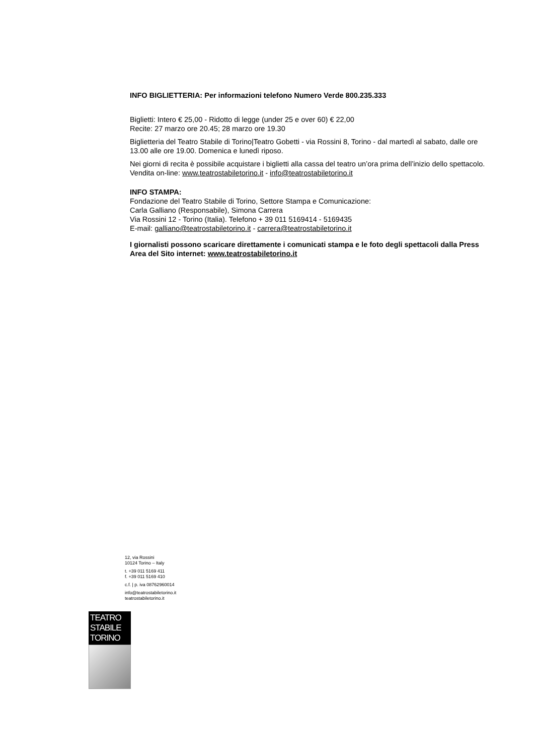INFO BIGLIETTERIA: Per informazioni telefono Numero Verde 800.235.333
Biglietti: Intero € 25,00 - Ridotto di legge (under 25 e over 60) € 22,00
Recite: 27 marzo ore 20.45; 28 marzo ore 19.30
Biglietteria del Teatro Stabile di Torino|Teatro Gobetti - via Rossini 8, Torino - dal martedì al sabato, dalle ore 13.00 alle ore 19.00. Domenica e lunedì riposo.
Nei giorni di recita è possibile acquistare i biglietti alla cassa del teatro un’ora prima dell’inizio dello spettacolo. Vendita on-line: www.teatrostabiletorino.it - info@teatrostabiletorino.it
INFO STAMPA:
Fondazione del Teatro Stabile di Torino, Settore Stampa e Comunicazione:
Carla Galliano (Responsabile), Simona Carrera
Via Rossini 12 - Torino (Italia). Telefono + 39 011 5169414 - 5169435
E-mail: galliano@teatrostabiletorino.it - carrera@teatrostabiletorino.it
I giornalisti possono scaricare direttamente i comunicati stampa e le foto degli spettacoli dalla Press Area del Sito internet: www.teatrostabiletorino.it
12, via Rossini
10124 Torino – Italy
t. +39 011 5169 411
f. +39 011 5169 410
c.f. | p. iva 08762960014
info@teatrostabiletorino.it
teatrostabiletorino.it
TEATRO
STABILE
TORINO